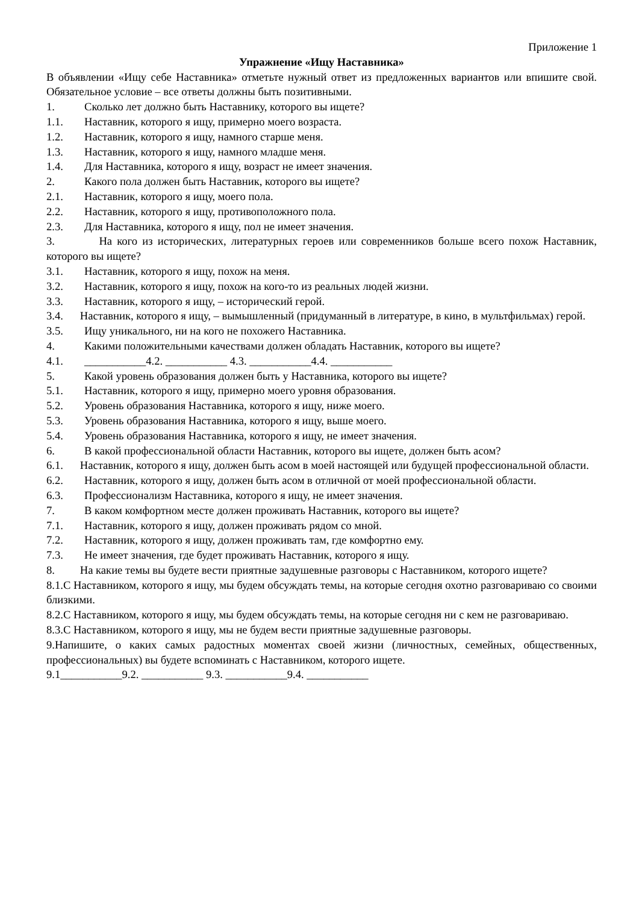Приложение 1
Упражнение «Ищу Наставника»
В объявлении «Ищу себе Наставника» отметьте нужный ответ из предложенных вариантов или впишите свой. Обязательное условие – все ответы должны быть позитивными.
1. Сколько лет должно быть Наставнику, которого вы ищете?
1.1. Наставник, которого я ищу, примерно моего возраста.
1.2. Наставник, которого я ищу, намного старше меня.
1.3. Наставник, которого я ищу, намного младше меня.
1.4. Для Наставника, которого я ищу, возраст не имеет значения.
2. Какого пола должен быть Наставник, которого вы ищете?
2.1. Наставник, которого я ищу, моего пола.
2.2. Наставник, которого я ищу, противоположного пола.
2.3. Для Наставника, которого я ищу, пол не имеет значения.
3. На кого из исторических, литературных героев или современников больше всего похож Наставник, которого вы ищете?
3.1. Наставник, которого я ищу, похож на меня.
3.2. Наставник, которого я ищу, похож на кого-то из реальных людей жизни.
3.3. Наставник, которого я ищу, – исторический герой.
3.4. Наставник, которого я ищу, – вымышленный (придуманный в литературе, в кино, в мультфильмах) герой.
3.5. Ищу уникального, ни на кого не похожего Наставника.
4. Какими положительными качествами должен обладать Наставник, которого вы ищете?
4.1. ___________4.2. ___________ 4.3. ___________4.4. ___________
5. Какой уровень образования должен быть у Наставника, которого вы ищете?
5.1. Наставник, которого я ищу, примерно моего уровня образования.
5.2. Уровень образования Наставника, которого я ищу, ниже моего.
5.3. Уровень образования Наставника, которого я ищу, выше моего.
5.4. Уровень образования Наставника, которого я ищу, не имеет значения.
6. В какой профессиональной области Наставник, которого вы ищете, должен быть асом?
6.1. Наставник, которого я ищу, должен быть асом в моей настоящей или будущей профессиональной области.
6.2. Наставник, которого я ищу, должен быть асом в отличной от моей профессиональной области.
6.3. Профессионализм Наставника, которого я ищу, не имеет значения.
7. В каком комфортном месте должен проживать Наставник, которого вы ищете?
7.1. Наставник, которого я ищу, должен проживать рядом со мной.
7.2. Наставник, которого я ищу, должен проживать там, где комфортно ему.
7.3. Не имеет значения, где будет проживать Наставник, которого я ищу.
8. На какие темы вы будете вести приятные задушевные разговоры с Наставником, которого ищете?
8.1.С Наставником, которого я ищу, мы будем обсуждать темы, на которые сегодня охотно разговариваю со своими близкими.
8.2.С Наставником, которого я ищу, мы будем обсуждать темы, на которые сегодня ни с кем не разговариваю.
8.3.С Наставником, которого я ищу, мы не будем вести приятные задушевные разговоры.
9.Напишите, о каких самых радостных моментах своей жизни (личностных, семейных, общественных, профессиональных) вы будете вспоминать с Наставником, которого ищете.
9.1___________9.2. ___________ 9.3. ___________9.4. ___________